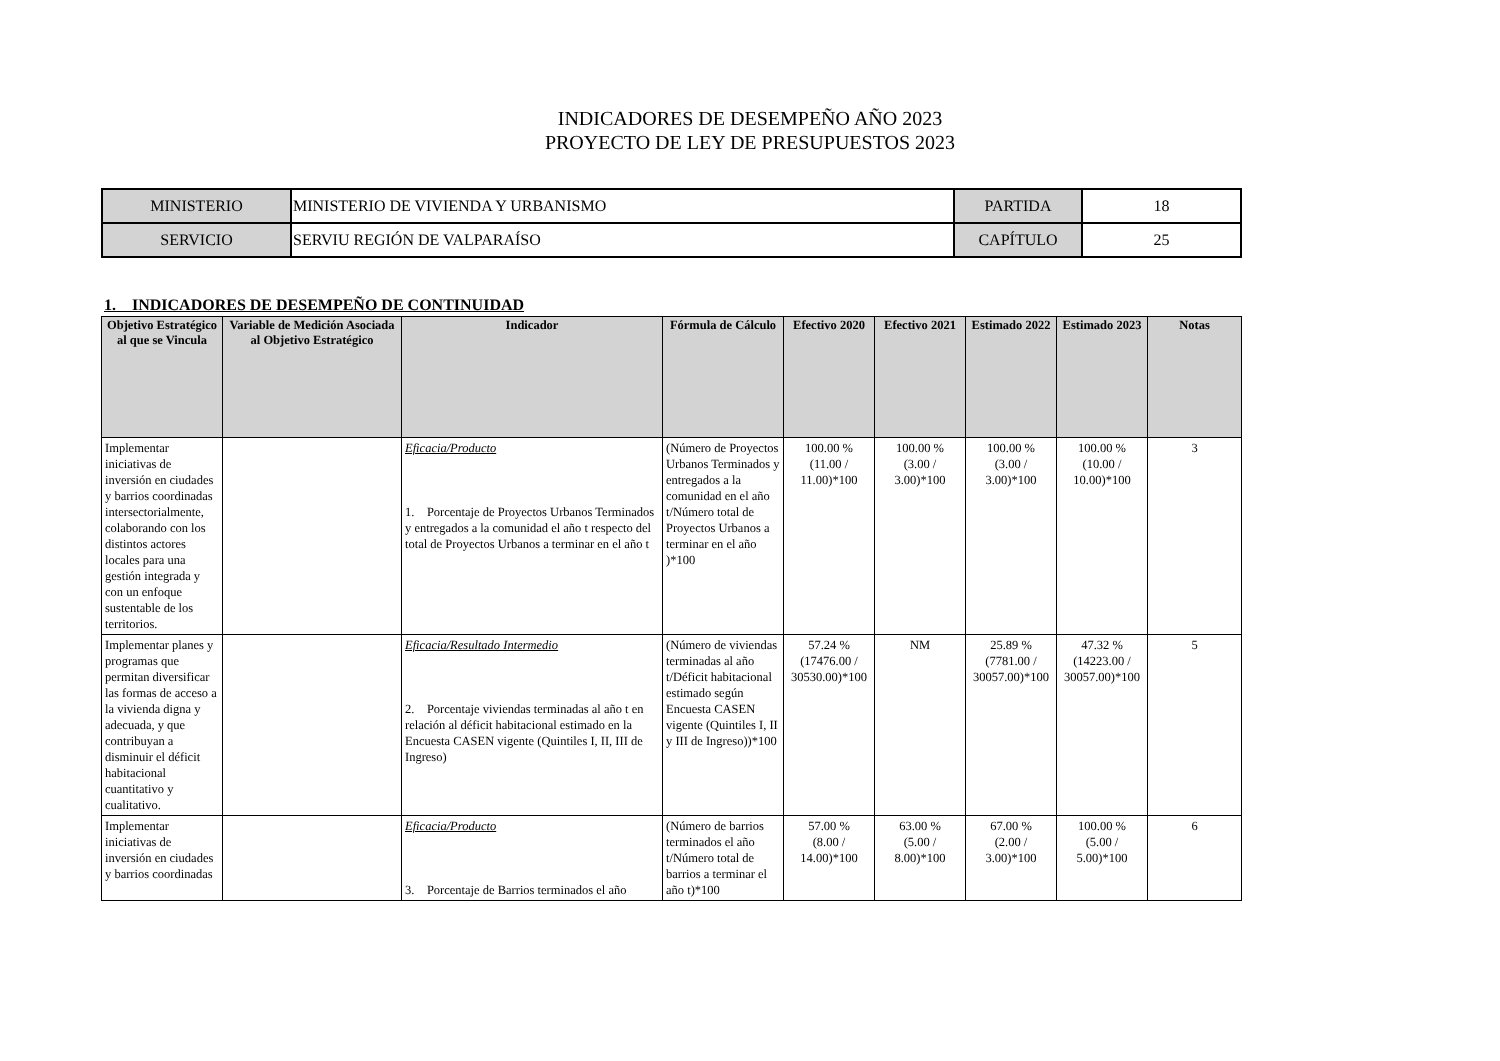INDICADORES DE DESEMPEÑO AÑO 2023
PROYECTO DE LEY DE PRESUPUESTOS 2023
| MINISTERIO | MINISTERIO DE VIVIENDA Y URBANISMO | PARTIDA | 18 |
| SERVICIO | SERVIU REGIÓN DE VALPARAÍSO | CAPÍTULO | 25 |
1. INDICADORES DE DESEMPEÑO DE CONTINUIDAD
| Objetivo Estratégico al que se Vincula | Variable de Medición Asociada al Objetivo Estratégico | Indicador | Fórmula de Cálculo | Efectivo 2020 | Efectivo 2021 | Estimado 2022 | Estimado 2023 | Notas |
| --- | --- | --- | --- | --- | --- | --- | --- | --- |
| Implementar iniciativas de inversión en ciudades y barrios coordinadas intersectorialmente, colaborando con los distintos actores locales para una gestión integrada y con un enfoque sustentable de los territorios. | | Eficacia/Producto 1. Porcentaje de Proyectos Urbanos Terminados y entregados a la comunidad el año t respecto del total de Proyectos Urbanos a terminar en el año t | (Número de Proyectos Urbanos Terminados y entregados a la comunidad en el año t/Número total de Proyectos Urbanos a terminar en el año )*100 | 100.00 % (11.00 / 11.00)*100 | 100.00 % (3.00 / 3.00)*100 | 100.00 % (3.00 / 3.00)*100 | 100.00 % (10.00 / 10.00)*100 | 3 |
| Implementar planes y programas que permitan diversificar las formas de acceso a la vivienda digna y adecuada, y que contribuyan a disminuir el déficit habitacional cuantitativo y cualitativo. | | Eficacia/Resultado Intermedio 2. Porcentaje viviendas terminadas al año t en relación al déficit habitacional estimado en la Encuesta CASEN vigente (Quintiles I, II, III de Ingreso) | (Número de viviendas terminadas al año t/Déficit habitacional estimado según Encuesta CASEN vigente (Quintiles I, II y III de Ingreso))*100 | 57.24 % (17476.00 / 30530.00)*100 | NM | 25.89 % (7781.00 / 30057.00)*100 | 47.32 % (14223.00 / 30057.00)*100 | 5 |
| Implementar iniciativas de inversión en ciudades y barrios coordinadas | | Eficacia/Producto 3. Porcentaje de Barrios terminados el año | (Número de barrios terminados el año t/Número total de barrios a terminar el año t)*100 | 57.00 % (8.00 / 14.00)*100 | 63.00 % (5.00 / 8.00)*100 | 67.00 % (2.00 / 3.00)*100 | 100.00 % (5.00 / 5.00)*100 | 6 |